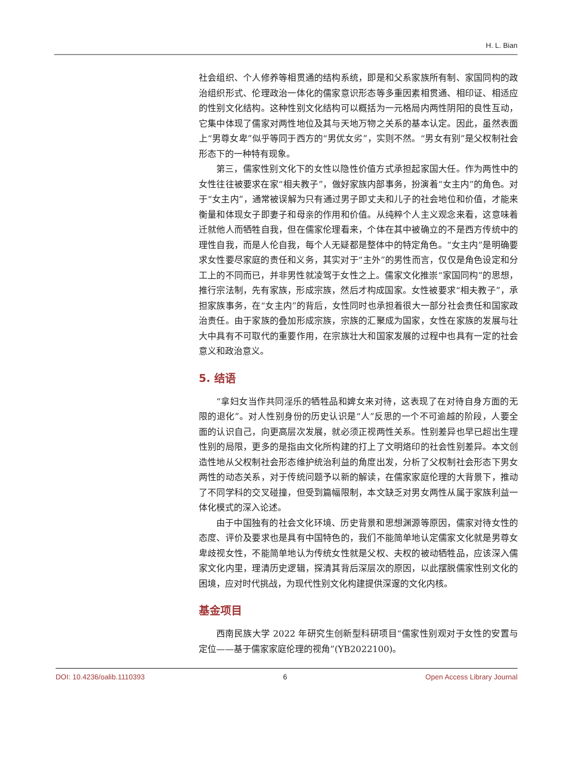H. L. Bian
社会组织、个人修养等相贯通的结构系统，即是和父系家族所有制、家国同构的政治组织形式、伦理政治一体化的儒家意识形态等多重因素相贯通、相印证、相适应的性别文化结构。这种性别文化结构可以概括为一元格局内两性阴阳的良性互动，它集中体现了儒家对两性地位及其与天地万物之关系的基本认定。因此，虽然表面上“男尊女卑”似乎等同于西方的“男优女劣”，实则不然。“男女有别”是父权制社会形态下的一种特有现象。
第三，儒家性别文化下的女性以隐性价值方式承担起家国大任。作为两性中的女性往往被要求在家“相夫教子”，做好家族内部事务，扮演着“女主内”的角色。对于“女主内”，通常被误解为只有通过男子即丈夫和儿子的社会地位和价值，才能来衡量和体现女子即妻子和母亲的作用和价值。从纯粹个人主义观念来看，这意味着迁就他人而牺牲自我，但在儒家伦理看来，个体在其中被确立的不是西方传统中的理性自我，而是人伦自我，每个人无疑都是整体中的特定角色。“女主内”是明确要求女性要尽家庭的责任和义务，其实对于“主外”的男性而言，仅仅是角色设定和分工上的不同而已，并非男性就凌驾于女性之上。儒家文化推崇“家国同构”的思想，推行宗法制，先有家族，形成宗族，然后才构成国家。女性被要求“相夫教子”，承担家族事务，在“女主内”的背后，女性同时也承担着很大一部分社会责任和国家政治责任。由于家族的叠加形成宗族，宗族的汇聚成为国家，女性在家族的发展与壮大中具有不可取代的重要作用，在宗族壮大和国家发展的过程中也具有一定的社会意义和政治意义。
5. 结语
“拿妇女当作共同淫乐的牺牲品和婢女来对待，这表现了在对待自身方面的无限的退化”。对人性别身份的历史认识是“人”反思的一个不可逾越的阶段，人要全面的认识自己，向更高层次发展，就必须正视两性关系。性别差异也早已超出生理性别的局限，更多的是指由文化所构建的打上了文明烙印的社会性别差异。本文创造性地从父权制社会形态维护统治利益的角度出发，分析了父权制社会形态下男女两性的动态关系，对于传统问题予以新的解读，在儒家家庭伦理的大背景下，推动了不同学科的交叉碰撞，但受到篇幅限制，本文缺乏对男女两性从属于家族利益一体化模式的深入论述。
由于中国独有的社会文化环境、历史背景和思想渊源等原因，儒家对待女性的态度、评价及要求也是具有中国特色的，我们不能简单地认定儒家文化就是男尊女卑歧视女性，不能简单地认为传统女性就是父权、夫权的被动牺牲品，应该深入儒家文化内里，理清历史逻辑，探清其背后深层次的原因，以此摆脱儒家性别文化的困境，应对时代挑战，为现代性别文化构建提供深邃的文化内核。
基金项目
西南民族大学 2022 年研究生创新型科研项目“儒家性别观对于女性的安置与定位——基于儒家家庭伦理的视角”(YB2022100)。
DOI: 10.4236/oalib.1110393 6 Open Access Library Journal